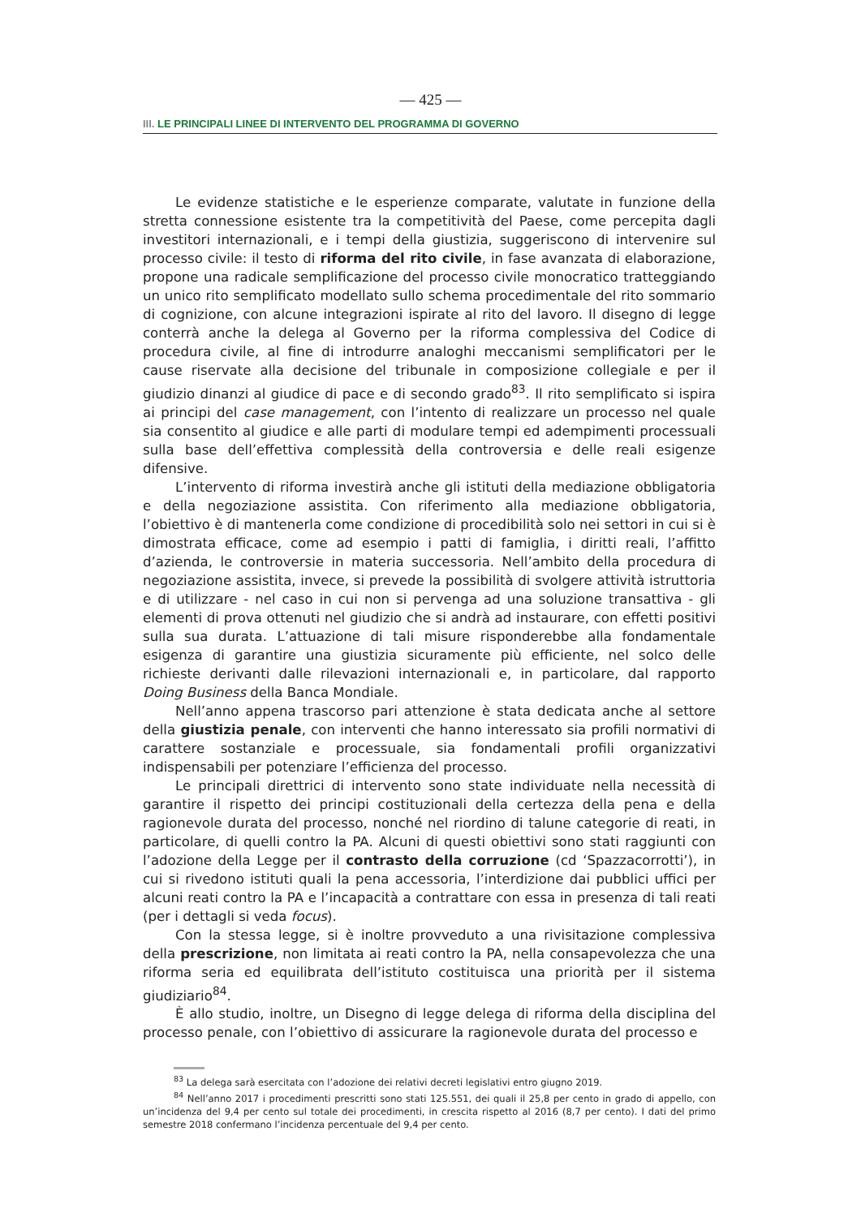— 425 —
III. LE PRINCIPALI LINEE DI INTERVENTO DEL PROGRAMMA DI GOVERNO
Le evidenze statistiche e le esperienze comparate, valutate in funzione della stretta connessione esistente tra la competitività del Paese, come percepita dagli investitori internazionali, e i tempi della giustizia, suggeriscono di intervenire sul processo civile: il testo di riforma del rito civile, in fase avanzata di elaborazione, propone una radicale semplificazione del processo civile monocratico tratteggiando un unico rito semplificato modellato sullo schema procedimentale del rito sommario di cognizione, con alcune integrazioni ispirate al rito del lavoro. Il disegno di legge conterrà anche la delega al Governo per la riforma complessiva del Codice di procedura civile, al fine di introdurre analoghi meccanismi semplificatori per le cause riservate alla decisione del tribunale in composizione collegiale e per il giudizio dinanzi al giudice di pace e di secondo grado<sup>83</sup>. Il rito semplificato si ispira ai principi del case management, con l’intento di realizzare un processo nel quale sia consentito al giudice e alle parti di modulare tempi ed adempimenti processuali sulla base dell’effettiva complessità della controversia e delle reali esigenze difensive.
L’intervento di riforma investirà anche gli istituti della mediazione obbligatoria e della negoziazione assistita. Con riferimento alla mediazione obbligatoria, l’obiettivo è di mantenerla come condizione di procedibilità solo nei settori in cui si è dimostrata efficace, come ad esempio i patti di famiglia, i diritti reali, l’affitto d’azienda, le controversie in materia successoria. Nell’ambito della procedura di negoziazione assistita, invece, si prevede la possibilità di svolgere attività istruttoria e di utilizzare - nel caso in cui non si pervenga ad una soluzione transattiva - gli elementi di prova ottenuti nel giudizio che si andrà ad instaurare, con effetti positivi sulla sua durata. L’attuazione di tali misure risponderebbe alla fondamentale esigenza di garantire una giustizia sicuramente più efficiente, nel solco delle richieste derivanti dalle rilevazioni internazionali e, in particolare, dal rapporto Doing Business della Banca Mondiale.
Nell’anno appena trascorso pari attenzione è stata dedicata anche al settore della giustizia penale, con interventi che hanno interessato sia profili normativi di carattere sostanziale e processuale, sia fondamentali profili organizzativi indispensabili per potenziare l’efficienza del processo.
Le principali direttrici di intervento sono state individuate nella necessità di garantire il rispetto dei principi costituzionali della certezza della pena e della ragionevole durata del processo, nonché nel riordino di talune categorie di reati, in particolare, di quelli contro la PA. Alcuni di questi obiettivi sono stati raggiunti con l’adozione della Legge per il contrasto della corruzione (cd ‘Spazzacorrotti’), in cui si rivedono istituti quali la pena accessoria, l’interdizione dai pubblici uffici per alcuni reati contro la PA e l’incapacità a contrattare con essa in presenza di tali reati (per i dettagli si veda focus).
Con la stessa legge, si è inoltre provveduto a una rivisitazione complessiva della prescrizione, non limitata ai reati contro la PA, nella consapevolezza che una riforma seria ed equilibrata dell’istituto costituisca una priorità per il sistema giudiziario<sup>84</sup>.
È allo studio, inoltre, un Disegno di legge delega di riforma della disciplina del processo penale, con l’obiettivo di assicurare la ragionevole durata del processo e
<sup>83</sup> La delega sarà esercitata con l’adozione dei relativi decreti legislativi entro giugno 2019.
<sup>84</sup> Nell’anno 2017 i procedimenti prescritti sono stati 125.551, dei quali il 25,8 per cento in grado di appello, con un’incidenza del 9,4 per cento sul totale dei procedimenti, in crescita rispetto al 2016 (8,7 per cento). I dati del primo semestre 2018 confermano l’incidenza percentuale del 9,4 per cento.